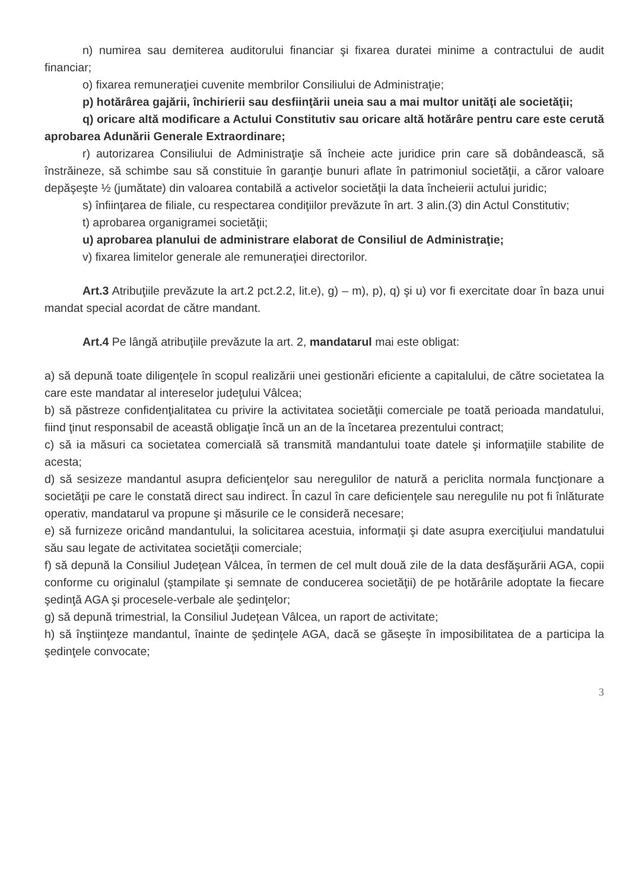n) numirea sau demiterea auditorului financiar şi fixarea duratei minime a contractului de audit financiar;
o) fixarea remuneraţiei cuvenite membrilor Consiliului de Administraţie;
p) hotărârea gajării, închirierii sau desfiinţării uneia sau a mai multor unităţi ale societăţii;
q) oricare altă modificare a Actului Constitutiv sau oricare altă hotărâre pentru care este cerută aprobarea Adunării Generale Extraordinare;
r) autorizarea Consiliului de Administraţie să încheie acte juridice prin care să dobândească, să înstrăineze, să schimbe sau să constituie în garanţie bunuri aflate în patrimoniul societăţii, a căror valoare depăşeşte ½ (jumătate) din valoarea contabilă a activelor societăţii la data încheierii actului juridic;
s) înfiinţarea de filiale, cu respectarea condiţiilor prevăzute în art. 3 alin.(3) din Actul Constitutiv;
t) aprobarea organigramei societăţii;
u) aprobarea planului de administrare elaborat de Consiliul de Administraţie;
v) fixarea limitelor generale ale remuneraţiei directorilor.
Art.3 Atribuţiile prevăzute la art.2 pct.2.2, lit.e), g) – m), p), q) şi u) vor fi exercitate doar în baza unui mandat special acordat de către mandant.
Art.4 Pe lângă atribuţiile prevăzute la art. 2, mandatarul mai este obligat:
a) să depună toate diligenţele în scopul realizării unei gestionări eficiente a capitalului, de către societatea la care este mandatar al intereselor judeţului Vâlcea;
b) să păstreze confidenţialitatea cu privire la activitatea societăţii comerciale pe toată perioada mandatului, fiind ţinut responsabil de această obligaţie încă un an de la încetarea prezentului contract;
c) să ia măsuri ca societatea comercială să transmită mandantului toate datele şi informaţiile stabilite de acesta;
d) să sesizeze mandantul asupra deficienţelor sau neregulilor de natură a periclita normala funcţionare a societăţii pe care le constată direct sau indirect. În cazul în care deficienţele sau neregulile nu pot fi înlăturate operativ, mandatarul va propune şi măsurile ce le consideră necesare;
e) să furnizeze oricând mandantului, la solicitarea acestuia, informaţii şi date asupra exerciţiului mandatului său sau legate de activitatea societăţii comerciale;
f) să depună la Consiliul Judeţean Vâlcea, în termen de cel mult două zile de la data desfăşurării AGA, copii conforme cu originalul (ştampilate şi semnate de conducerea societăţii) de pe hotărârile adoptate la fiecare şedinţă AGA şi procesele-verbale ale şedinţelor;
g) să depună trimestrial, la Consiliul Judeţean Vâlcea, un raport de activitate;
h) să înştiinţeze mandantul, înainte de şedinţele AGA, dacă se găseşte în imposibilitatea de a participa la şedinţele convocate;
3